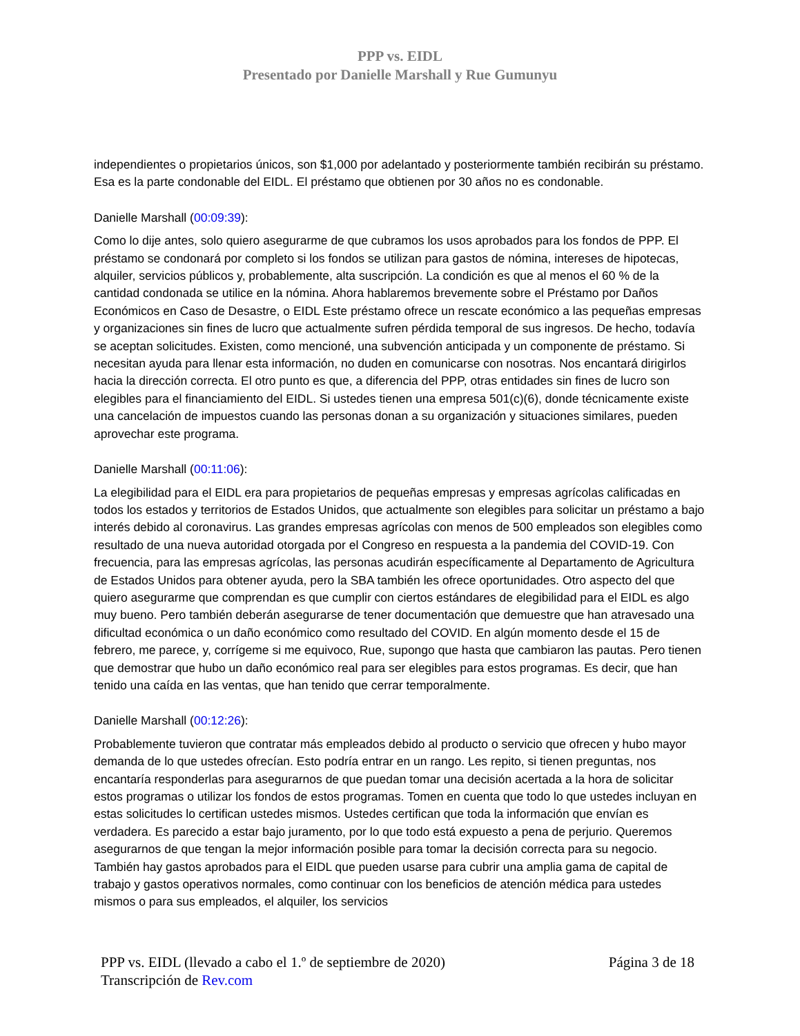PPP vs. EIDL
Presentado por Danielle Marshall y Rue Gumunyu
independientes o propietarios únicos, son $1,000 por adelantado y posteriormente también recibirán su préstamo. Esa es la parte condonable del EIDL. El préstamo que obtienen por 30 años no es condonable.
Danielle Marshall (00:09:39):
Como lo dije antes, solo quiero asegurarme de que cubramos los usos aprobados para los fondos de PPP. El préstamo se condonará por completo si los fondos se utilizan para gastos de nómina, intereses de hipotecas, alquiler, servicios públicos y, probablemente, alta suscripción. La condición es que al menos el 60 % de la cantidad condonada se utilice en la nómina. Ahora hablaremos brevemente sobre el Préstamo por Daños Económicos en Caso de Desastre, o EIDL Este préstamo ofrece un rescate económico a las pequeñas empresas y organizaciones sin fines de lucro que actualmente sufren pérdida temporal de sus ingresos. De hecho, todavía se aceptan solicitudes. Existen, como mencioné, una subvención anticipada y un componente de préstamo. Si necesitan ayuda para llenar esta información, no duden en comunicarse con nosotras. Nos encantará dirigirlos hacia la dirección correcta. El otro punto es que, a diferencia del PPP, otras entidades sin fines de lucro son elegibles para el financiamiento del EIDL. Si ustedes tienen una empresa 501(c)(6), donde técnicamente existe una cancelación de impuestos cuando las personas donan a su organización y situaciones similares, pueden aprovechar este programa.
Danielle Marshall (00:11:06):
La elegibilidad para el EIDL era para propietarios de pequeñas empresas y empresas agrícolas calificadas en todos los estados y territorios de Estados Unidos, que actualmente son elegibles para solicitar un préstamo a bajo interés debido al coronavirus. Las grandes empresas agrícolas con menos de 500 empleados son elegibles como resultado de una nueva autoridad otorgada por el Congreso en respuesta a la pandemia del COVID-19. Con frecuencia, para las empresas agrícolas, las personas acudirán específicamente al Departamento de Agricultura de Estados Unidos para obtener ayuda, pero la SBA también les ofrece oportunidades. Otro aspecto del que quiero asegurarme que comprendan es que cumplir con ciertos estándares de elegibilidad para el EIDL es algo muy bueno. Pero también deberán asegurarse de tener documentación que demuestre que han atravesado una dificultad económica o un daño económico como resultado del COVID. En algún momento desde el 15 de febrero, me parece, y, corrígeme si me equivoco, Rue, supongo que hasta que cambiaron las pautas. Pero tienen que demostrar que hubo un daño económico real para ser elegibles para estos programas. Es decir, que han tenido una caída en las ventas, que han tenido que cerrar temporalmente.
Danielle Marshall (00:12:26):
Probablemente tuvieron que contratar más empleados debido al producto o servicio que ofrecen y hubo mayor demanda de lo que ustedes ofrecían. Esto podría entrar en un rango. Les repito, si tienen preguntas, nos encantaría responderlas para asegurarnos de que puedan tomar una decisión acertada a la hora de solicitar estos programas o utilizar los fondos de estos programas. Tomen en cuenta que todo lo que ustedes incluyan en estas solicitudes lo certifican ustedes mismos. Ustedes certifican que toda la información que envían es verdadera. Es parecido a estar bajo juramento, por lo que todo está expuesto a pena de perjurio. Queremos asegurarnos de que tengan la mejor información posible para tomar la decisión correcta para su negocio. También hay gastos aprobados para el EIDL que pueden usarse para cubrir una amplia gama de capital de trabajo y gastos operativos normales, como continuar con los beneficios de atención médica para ustedes mismos o para sus empleados, el alquiler, los servicios
PPP vs. EIDL (llevado a cabo el 1.º de septiembre de 2020) Página 3 de 18
Transcripción de Rev.com